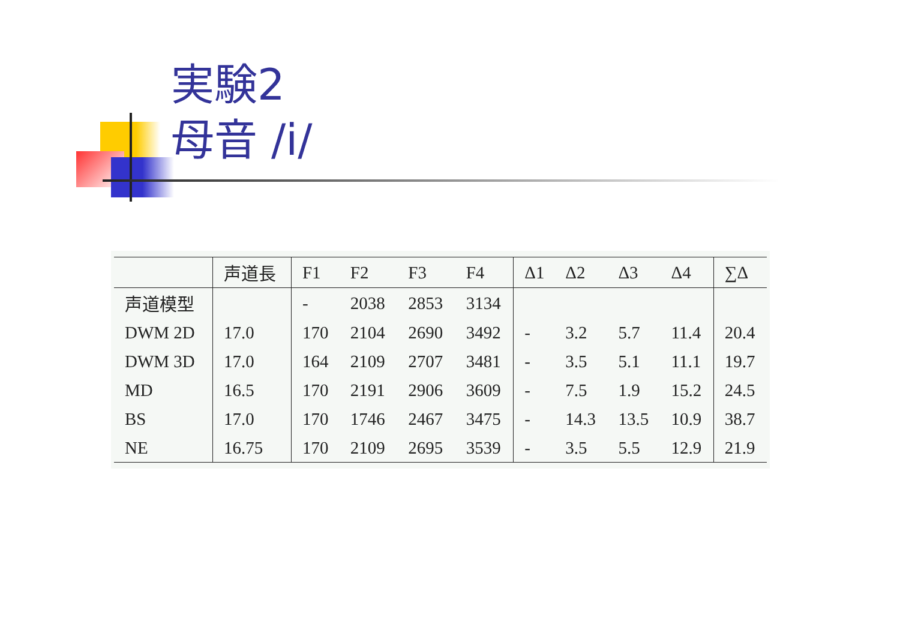実験2
母音 /i/
| | 声道長 | F1 | F2 | F3 | F4 | Δ1 | Δ2 | Δ3 | Δ4 | ∑Δ |
| --- | --- | --- | --- | --- | --- | --- | --- | --- | --- | --- |
| 声道模型 | | - | 2038 | 2853 | 3134 | | | | | |
| DWM 2D | 17.0 | 170 | 2104 | 2690 | 3492 | - | 3.2 | 5.7 | 11.4 | 20.4 |
| DWM 3D | 17.0 | 164 | 2109 | 2707 | 3481 | - | 3.5 | 5.1 | 11.1 | 19.7 |
| MD | 16.5 | 170 | 2191 | 2906 | 3609 | - | 7.5 | 1.9 | 15.2 | 24.5 |
| BS | 17.0 | 170 | 1746 | 2467 | 3475 | - | 14.3 | 13.5 | 10.9 | 38.7 |
| NE | 16.75 | 170 | 2109 | 2695 | 3539 | - | 3.5 | 5.5 | 12.9 | 21.9 |